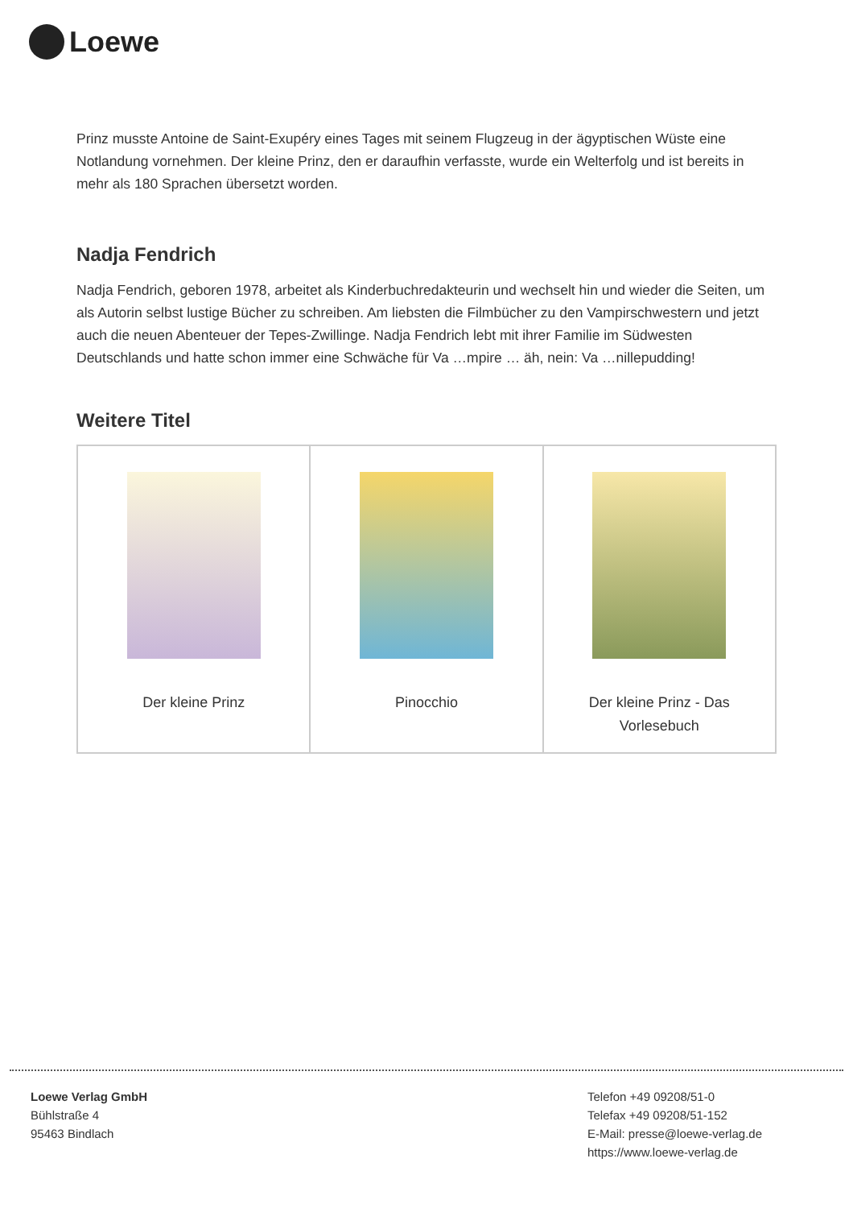Loewe
Prinz musste Antoine de Saint-Exupéry eines Tages mit seinem Flugzeug in der ägyptischen Wüste eine Notlandung vornehmen. Der kleine Prinz, den er daraufhin verfasste, wurde ein Welterfolg und ist bereits in mehr als 180 Sprachen übersetzt worden.
Nadja Fendrich
Nadja Fendrich, geboren 1978, arbeitet als Kinderbuchredakteurin und wechselt hin und wieder die Seiten, um als Autorin selbst lustige Bücher zu schreiben. Am liebsten die Filmbücher zu den Vampirschwestern und jetzt auch die neuen Abenteuer der Tepes-Zwillinge. Nadja Fendrich lebt mit ihrer Familie im Südwesten Deutschlands und hatte schon immer eine Schwäche für Va …mpire … äh, nein: Va …nillepudding!
Weitere Titel
| Der kleine Prinz | Pinocchio | Der kleine Prinz - Das Vorlesebuch |
Loewe Verlag GmbH
Bühlstraße 4
95463 Bindlach
Telefon +49 09208/51-0
Telefax +49 09208/51-152
E-Mail: presse@loewe-verlag.de
https://www.loewe-verlag.de